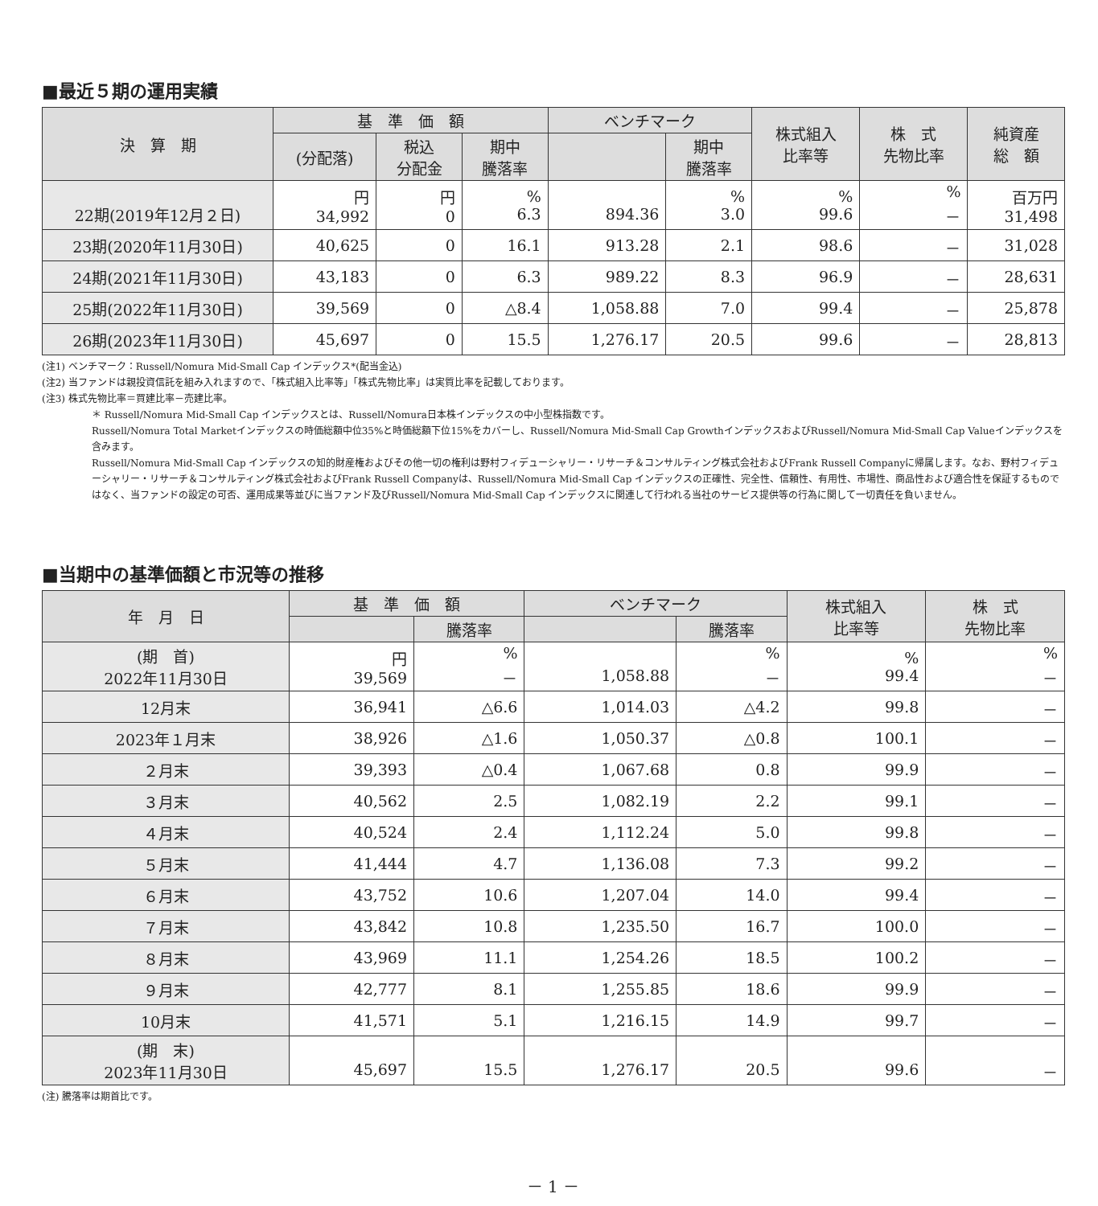■最近５期の運用実績
| 決 算 期 | 基 準 価 額 | | | ベンチマーク | | 株式組入 比率等 | 株 式 先物比率 | 純資産 総 額 |
| --- | --- | --- | --- | --- | --- | --- | --- | --- |
| | (分配落) | 税込 分配金 | 期中 騰落率 | | 期中 騰落率 | | | |
| 22期(2019年12月２日) | 円 34,992 | 円 0 | % 6.3 | 894.36 | % 3.0 | % 99.6 | % － | 百万円 31,498 |
| 23期(2020年11月30日) | 40,625 | 0 | 16.1 | 913.28 | 2.1 | 98.6 | － | 31,028 |
| 24期(2021年11月30日) | 43,183 | 0 | 6.3 | 989.22 | 8.3 | 96.9 | － | 28,631 |
| 25期(2022年11月30日) | 39,569 | 0 | △8.4 | 1,058.88 | 7.0 | 99.4 | － | 25,878 |
| 26期(2023年11月30日) | 45,697 | 0 | 15.5 | 1,276.17 | 20.5 | 99.6 | － | 28,813 |
(注1) ベンチマーク：Russell/Nomura Mid-Small Cap インデックス*(配当金込)
(注2) 当ファンドは親投資信託を組み入れますので、「株式組入比率等」「株式先物比率」は実質比率を記載しております。
(注3) 株式先物比率＝買建比率－売建比率。
＊ Russell/Nomura Mid-Small Cap インデックスとは、Russell/Nomura日本株インデックスの中小型株指数です。
Russell/Nomura Total Marketインデックスの時価総額中位35%と時価総額下位15%をカバーし、Russell/Nomura Mid-Small Cap GrowthインデックスおよびRussell/Nomura Mid-Small Cap Valueインデックスを含みます。
Russell/Nomura Mid-Small Cap インデックスの知的財産権およびその他一切の権利は野村フィデューシャリー・リサーチ＆コンサルティング株式会社およびFrank Russell Companyに帰属します。なお、野村フィデューシャリー・リサーチ＆コンサルティング株式会社およびFrank Russell Companyは、Russell/Nomura Mid-Small Cap インデックスの正確性、完全性、信頼性、有用性、市場性、商品性および適合性を保証するものではなく、当ファンドの設定の可否、運用成果等並びに当ファンド及びRussell/Nomura Mid-Small Cap インデックスに関連して行われる当社のサービス提供等の行為に関して一切責任を負いません。
■当期中の基準価額と市況等の推移
| 年 月 日 | 基 準 価 額 | | ベンチマーク | | 株式組入 比率等 | 株 式 先物比率 |
| --- | --- | --- | --- | --- | --- | --- |
| | | 騰落率 | | 騰落率 | | |
| (期 首) 2022年11月30日 | 円 39,569 | % － | 1,058.88 | % － | % 99.4 | % － |
| 12月末 | 36,941 | △6.6 | 1,014.03 | △4.2 | 99.8 | － |
| 2023年１月末 | 38,926 | △1.6 | 1,050.37 | △0.8 | 100.1 | － |
| ２月末 | 39,393 | △0.4 | 1,067.68 | 0.8 | 99.9 | － |
| ３月末 | 40,562 | 2.5 | 1,082.19 | 2.2 | 99.1 | － |
| ４月末 | 40,524 | 2.4 | 1,112.24 | 5.0 | 99.8 | － |
| ５月末 | 41,444 | 4.7 | 1,136.08 | 7.3 | 99.2 | － |
| ６月末 | 43,752 | 10.6 | 1,207.04 | 14.0 | 99.4 | － |
| ７月末 | 43,842 | 10.8 | 1,235.50 | 16.7 | 100.0 | － |
| ８月末 | 43,969 | 11.1 | 1,254.26 | 18.5 | 100.2 | － |
| ９月末 | 42,777 | 8.1 | 1,255.85 | 18.6 | 99.9 | － |
| 10月末 | 41,571 | 5.1 | 1,216.15 | 14.9 | 99.7 | － |
| (期 末) 2023年11月30日 | 45,697 | 15.5 | 1,276.17 | 20.5 | 99.6 | － |
(注) 騰落率は期首比です。
－ 1 －